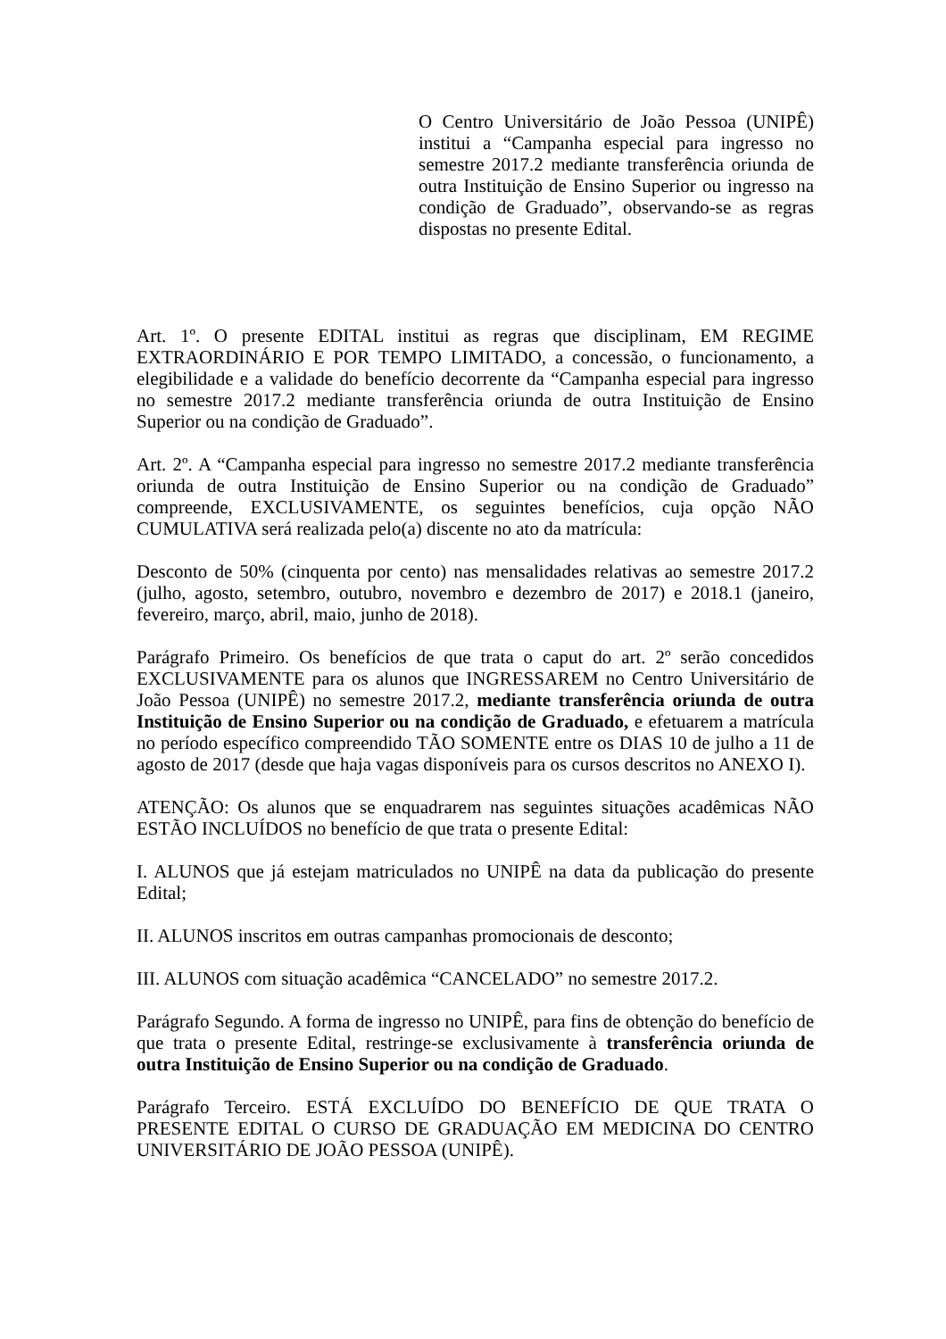O Centro Universitário de João Pessoa (UNIPÊ) institui a “Campanha especial para ingresso no semestre 2017.2 mediante transferência oriunda de outra Instituição de Ensino Superior ou ingresso na condição de Graduado”, observando-se as regras dispostas no presente Edital.
Art. 1º. O presente EDITAL institui as regras que disciplinam, EM REGIME EXTRAORDINÁRIO E POR TEMPO LIMITADO, a concessão, o funcionamento, a elegibilidade e a validade do benefício decorrente da “Campanha especial para ingresso no semestre 2017.2 mediante transferência oriunda de outra Instituição de Ensino Superior ou na condição de Graduado”.
Art. 2º. A “Campanha especial para ingresso no semestre 2017.2 mediante transferência oriunda de outra Instituição de Ensino Superior ou na condição de Graduado” compreende, EXCLUSIVAMENTE, os seguintes benefícios, cuja opção NÃO CUMULATIVA será realizada pelo(a) discente no ato da matrícula:
Desconto de 50% (cinquenta por cento) nas mensalidades relativas ao semestre 2017.2 (julho, agosto, setembro, outubro, novembro e dezembro de 2017) e 2018.1 (janeiro, fevereiro, março, abril, maio, junho de 2018).
Parágrafo Primeiro. Os benefícios de que trata o caput do art. 2º serão concedidos EXCLUSIVAMENTE para os alunos que INGRESSAREM no Centro Universitário de João Pessoa (UNIPÊ) no semestre 2017.2, mediante transferência oriunda de outra Instituição de Ensino Superior ou na condição de Graduado, e efetuarem a matrícula no período específico compreendido TÃO SOMENTE entre os DIAS 10 de julho a 11 de agosto de 2017 (desde que haja vagas disponíveis para os cursos descritos no ANEXO I).
ATENÇÃO: Os alunos que se enquadrarem nas seguintes situações acadêmicas NÃO ESTÃO INCLUÍDOS no benefício de que trata o presente Edital:
I. ALUNOS que já estejam matriculados no UNIPÊ na data da publicação do presente Edital;
II. ALUNOS inscritos em outras campanhas promocionais de desconto;
III. ALUNOS com situação acadêmica “CANCELADO” no semestre 2017.2.
Parágrafo Segundo. A forma de ingresso no UNIPÊ, para fins de obtenção do benefício de que trata o presente Edital, restringe-se exclusivamente à transferência oriunda de outra Instituição de Ensino Superior ou na condição de Graduado.
Parágrafo Terceiro. ESTÁ EXCLUÍDO DO BENEFÍCIO DE QUE TRATA O PRESENTE EDITAL O CURSO DE GRADUAÇÃO EM MEDICINA DO CENTRO UNIVERSITÁRIO DE JOÃO PESSOA (UNIPÊ).